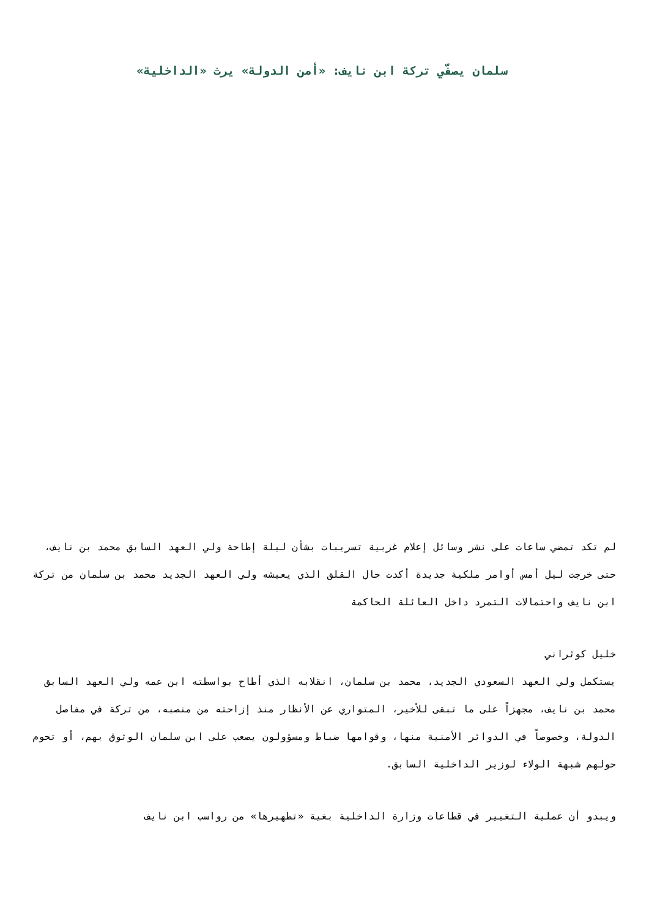سلمان يصفّي تركة ابن نايف: «أمن الدولة» يرث «الداخلية»
لم تكد تمضي ساعات على نشر وسائل إعلام غربية تسريبات بشأن ليلة إطاحة ولي العهد السابق محمد بن نايف، حتى خرجت ليل أمس أوامر ملكية جديدة أكدت حال القلق الذي يعيشه ولي العهد الجديد محمد بن سلمان من تركة ابن نايف واحتمالات التمرد داخل العائلة الحاكمة
خليل كوثراني
يستكمل ولي العهد السعودي الجديد، محمد بن سلمان، انقلابه الذي أطاح بواسطته ابن عمه ولي العهد السابق محمد بن نايف، مجهزاً على ما تبقى للأخير، المتواري عن الأنظار منذ إزاحته من منصبه، من تركة في مفاصل الدولة، وخصوصاً في الدوائر الأمنية منها، وقوامها ضباط ومسؤولون يصعب على ابن سلمان الوثوق بهم، أو تحوم حولهم شبهة الولاء لوزير الداخلية السابق.
ويبدو أن عملية التغيير في قطاعات وزارة الداخلية بغية «تطهيرها» من رواسب ابن نايف